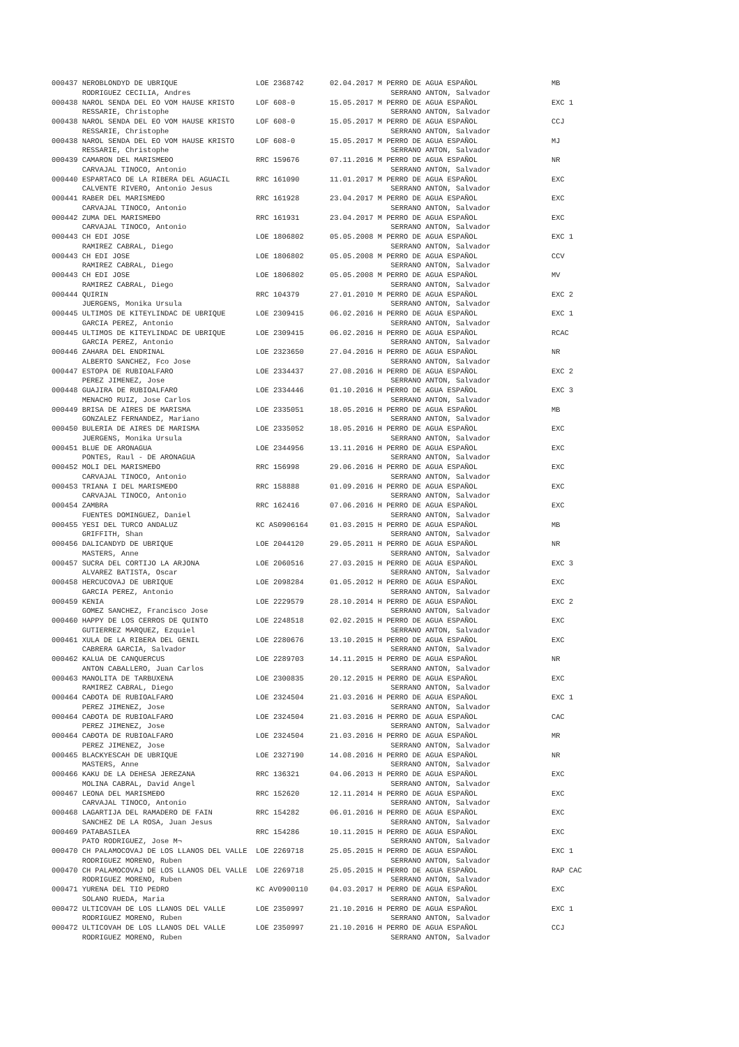000437 NEROBLONDYD DE UBRIQUE                  LOE 2368742      02.04.2017 M PERRO DE AGUA ESPAÑOL                 MB
       RODRIGUEZ CECILIA, Andres                                              SERRANO ANTON, Salvador
000438 NAROL SENDA DEL EO VOM HAUSE KRISTO     LOF 608-0        15.05.2017 M PERRO DE AGUA ESPAÑOL                 EXC 1
       RESSARIE, Christophe                                                   SERRANO ANTON, Salvador
000438 NAROL SENDA DEL EO VOM HAUSE KRISTO     LOF 608-0        15.05.2017 M PERRO DE AGUA ESPAÑOL                 CCJ
       RESSARIE, Christophe                                                   SERRANO ANTON, Salvador
000438 NAROL SENDA DEL EO VOM HAUSE KRISTO     LOF 608-0        15.05.2017 M PERRO DE AGUA ESPAÑOL                 MJ
       RESSARIE, Christophe                                                   SERRANO ANTON, Salvador
000439 CAMARON DEL MARISMEÐO                   RRC 159676       07.11.2016 M PERRO DE AGUA ESPAÑOL                 NR
       CARVAJAL TINOCO, Antonio                                               SERRANO ANTON, Salvador
000440 ESPARTACO DE LA RIBERA DEL AGUACIL      RRC 161090       11.01.2017 M PERRO DE AGUA ESPAÑOL                 EXC
       CALVENTE RIVERO, Antonio Jesus                                         SERRANO ANTON, Salvador
000441 RABER DEL MARISMEÐO                     RRC 161928       23.04.2017 M PERRO DE AGUA ESPAÑOL                 EXC
       CARVAJAL TINOCO, Antonio                                               SERRANO ANTON, Salvador
000442 ZUMA DEL MARISMEÐO                      RRC 161931       23.04.2017 M PERRO DE AGUA ESPAÑOL                 EXC
       CARVAJAL TINOCO, Antonio                                               SERRANO ANTON, Salvador
000443 CH EDI JOSE                             LOE 1806802      05.05.2008 M PERRO DE AGUA ESPAÑOL                 EXC 1
       RAMIREZ CABRAL, Diego                                                  SERRANO ANTON, Salvador
000443 CH EDI JOSE                             LOE 1806802      05.05.2008 M PERRO DE AGUA ESPAÑOL                 CCV
       RAMIREZ CABRAL, Diego                                                  SERRANO ANTON, Salvador
000443 CH EDI JOSE                             LOE 1806802      05.05.2008 M PERRO DE AGUA ESPAÑOL                 MV
       RAMIREZ CABRAL, Diego                                                  SERRANO ANTON, Salvador
000444 QUIRIN                                  RRC 104379       27.01.2010 M PERRO DE AGUA ESPAÑOL                 EXC 2
       JUERGENS, Monika Ursula                                                SERRANO ANTON, Salvador
000445 ULTIMOS DE KITEYLINDAC DE UBRIQUE       LOE 2309415      06.02.2016 H PERRO DE AGUA ESPAÑOL                 EXC 1
       GARCIA PEREZ, Antonio                                                  SERRANO ANTON, Salvador
000445 ULTIMOS DE KITEYLINDAC DE UBRIQUE       LOE 2309415      06.02.2016 H PERRO DE AGUA ESPAÑOL                 RCAC
       GARCIA PEREZ, Antonio                                                  SERRANO ANTON, Salvador
000446 ZAHARA DEL ENDRINAL                     LOE 2323650      27.04.2016 H PERRO DE AGUA ESPAÑOL                 NR
       ALBERTO SANCHEZ, Fco Jose                                              SERRANO ANTON, Salvador
000447 ESTOPA DE RUBIOALFARO                   LOE 2334437      27.08.2016 H PERRO DE AGUA ESPAÑOL                 EXC 2
       PEREZ JIMENEZ, Jose                                                    SERRANO ANTON, Salvador
000448 GUAJIRA DE RUBIOALFARO                  LOE 2334446      01.10.2016 H PERRO DE AGUA ESPAÑOL                 EXC 3
       MENACHO RUIZ, Jose Carlos                                              SERRANO ANTON, Salvador
000449 BRISA DE AIRES DE MARISMA               LOE 2335051      18.05.2016 H PERRO DE AGUA ESPAÑOL                 MB
       GONZALEZ FERNANDEZ, Mariano                                            SERRANO ANTON, Salvador
000450 BULERIA DE AIRES DE MARISMA             LOE 2335052      18.05.2016 H PERRO DE AGUA ESPAÑOL                 EXC
       JUERGENS, Monika Ursula                                                SERRANO ANTON, Salvador
000451 BLUE DE ARONAGUA                        LOE 2344956      13.11.2016 H PERRO DE AGUA ESPAÑOL                 EXC
       PONTES, Raul - DE ARONAGUA                                             SERRANO ANTON, Salvador
000452 MOLI DEL MARISMEÐO                      RRC 156998       29.06.2016 H PERRO DE AGUA ESPAÑOL                 EXC
       CARVAJAL TINOCO, Antonio                                               SERRANO ANTON, Salvador
000453 TRIANA I DEL MARISMEÐO                  RRC 158888       01.09.2016 H PERRO DE AGUA ESPAÑOL                 EXC
       CARVAJAL TINOCO, Antonio                                               SERRANO ANTON, Salvador
000454 ZAMBRA                                  RRC 162416       07.06.2016 H PERRO DE AGUA ESPAÑOL                 EXC
       FUENTES DOMINGUEZ, Daniel                                              SERRANO ANTON, Salvador
000455 YESI DEL TURCO ANDALUZ                  KC AS0906164     01.03.2015 H PERRO DE AGUA ESPAÑOL                 MB
       GRIFFITH, Shan                                                         SERRANO ANTON, Salvador
000456 DALICANDYD DE UBRIQUE                   LOE 2044120      29.05.2011 H PERRO DE AGUA ESPAÑOL                 NR
       MASTERS, Anne                                                          SERRANO ANTON, Salvador
000457 SUCRA DEL CORTIJO LA ARJONA             LOE 2060516      27.03.2015 H PERRO DE AGUA ESPAÑOL                 EXC 3
       ALVAREZ BATISTA, Oscar                                                 SERRANO ANTON, Salvador
000458 HERCUCOVAJ DE UBRIQUE                   LOE 2098284      01.05.2012 H PERRO DE AGUA ESPAÑOL                 EXC
       GARCIA PEREZ, Antonio                                                  SERRANO ANTON, Salvador
000459 KENIA                                   LOE 2229579      28.10.2014 H PERRO DE AGUA ESPAÑOL                 EXC 2
       GOMEZ SANCHEZ, Francisco Jose                                          SERRANO ANTON, Salvador
000460 HAPPY DE LOS CERROS DE QUINTO           LOE 2248518      02.02.2015 H PERRO DE AGUA ESPAÑOL                 EXC
       GUTIERREZ MARQUEZ, Ezquiel                                             SERRANO ANTON, Salvador
000461 XULA DE LA RIBERA DEL GENIL             LOE 2280676      13.10.2015 H PERRO DE AGUA ESPAÑOL                 EXC
       CABRERA GARCIA, Salvador                                               SERRANO ANTON, Salvador
000462 KALUA DE CANQUERCUS                     LOE 2289703      14.11.2015 H PERRO DE AGUA ESPAÑOL                 NR
       ANTON CABALLERO, Juan Carlos                                           SERRANO ANTON, Salvador
000463 MANOLITA DE TARBUXENA                   LOE 2300835      20.12.2015 H PERRO DE AGUA ESPAÑOL                 EXC
       RAMIREZ CABRAL, Diego                                                  SERRANO ANTON, Salvador
000464 CAÐOTA DE RUBIOALFARO                   LOE 2324504      21.03.2016 H PERRO DE AGUA ESPAÑOL                 EXC 1
       PEREZ JIMENEZ, Jose                                                    SERRANO ANTON, Salvador
000464 CAÐOTA DE RUBIOALFARO                   LOE 2324504      21.03.2016 H PERRO DE AGUA ESPAÑOL                 CAC
       PEREZ JIMENEZ, Jose                                                    SERRANO ANTON, Salvador
000464 CAÐOTA DE RUBIOALFARO                   LOE 2324504      21.03.2016 H PERRO DE AGUA ESPAÑOL                 MR
       PEREZ JIMENEZ, Jose                                                    SERRANO ANTON, Salvador
000465 BLACKYESCAH DE UBRIQUE                  LOE 2327190      14.08.2016 H PERRO DE AGUA ESPAÑOL                 NR
       MASTERS, Anne                                                          SERRANO ANTON, Salvador
000466 KAKU DE LA DEHESA JEREZANA              RRC 136321       04.06.2013 H PERRO DE AGUA ESPAÑOL                 EXC
       MOLINA CABRAL, David Angel                                             SERRANO ANTON, Salvador
000467 LEONA DEL MARISMEÐO                     RRC 152620       12.11.2014 H PERRO DE AGUA ESPAÑOL                 EXC
       CARVAJAL TINOCO, Antonio                                               SERRANO ANTON, Salvador
000468 LAGARTIJA DEL RAMADERO DE FAIN          RRC 154282       06.01.2016 H PERRO DE AGUA ESPAÑOL                 EXC
       SANCHEZ DE LA ROSA, Juan Jesus                                         SERRANO ANTON, Salvador
000469 PATABASILEA                             RRC 154286       10.11.2015 H PERRO DE AGUA ESPAÑOL                 EXC
       PATO RODRIGUEZ, Jose M¬                                                SERRANO ANTON, Salvador
000470 CH PALAMOCOVAJ DE LOS LLANOS DEL VALLE  LOE 2269718      25.05.2015 H PERRO DE AGUA ESPAÑOL                 EXC 1
       RODRIGUEZ MORENO, Ruben                                                SERRANO ANTON, Salvador
000470 CH PALAMOCOVAJ DE LOS LLANOS DEL VALLE  LOE 2269718      25.05.2015 H PERRO DE AGUA ESPAÑOL                 RAP CAC
       RODRIGUEZ MORENO, Ruben                                                SERRANO ANTON, Salvador
000471 YURENA DEL TIO PEDRO                    KC AV0900110     04.03.2017 H PERRO DE AGUA ESPAÑOL                 EXC
       SOLANO RUEDA, Maria                                                    SERRANO ANTON, Salvador
000472 ULTICOVAH DE LOS LLANOS DEL VALLE       LOE 2350997      21.10.2016 H PERRO DE AGUA ESPAÑOL                 EXC 1
       RODRIGUEZ MORENO, Ruben                                                SERRANO ANTON, Salvador
000472 ULTICOVAH DE LOS LLANOS DEL VALLE       LOE 2350997      21.10.2016 H PERRO DE AGUA ESPAÑOL                 CCJ
       RODRIGUEZ MORENO, Ruben                                                SERRANO ANTON, Salvador